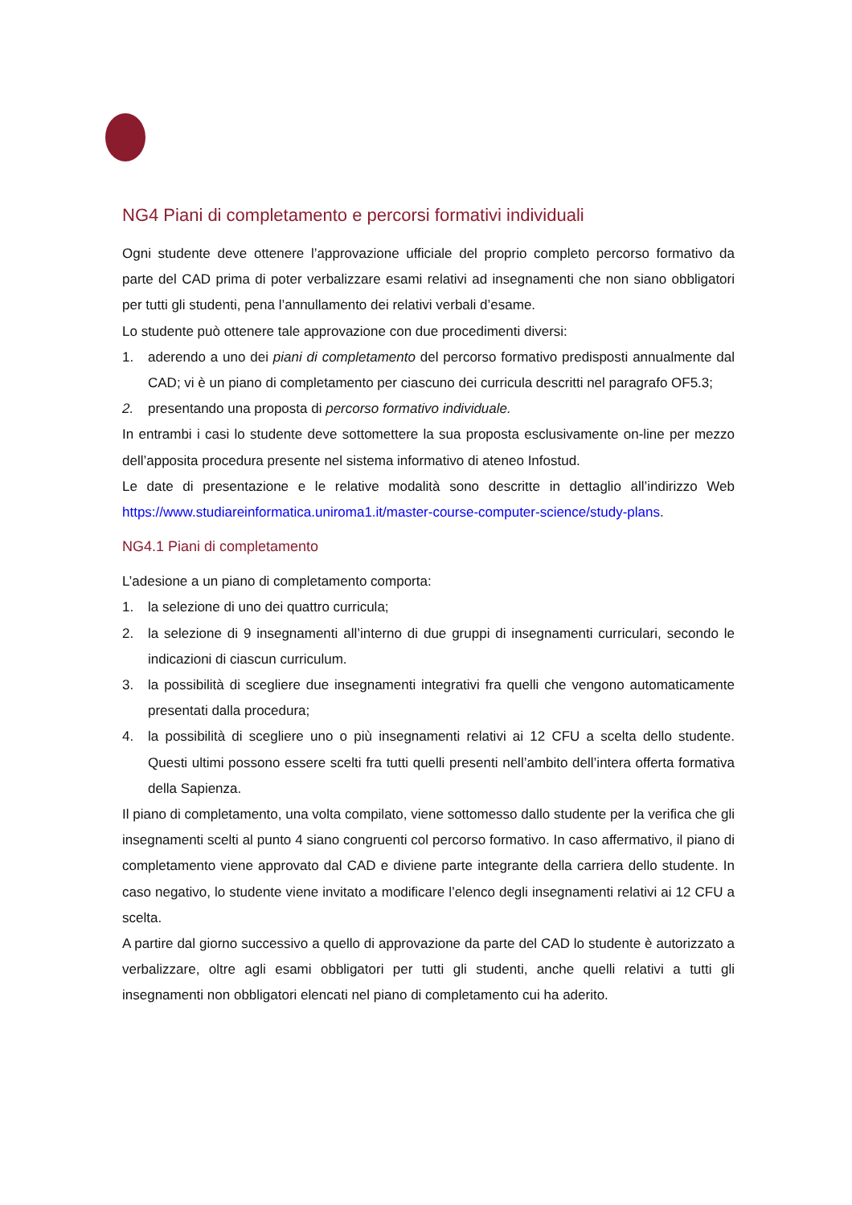NG4 Piani di completamento e percorsi formativi individuali
Ogni studente deve ottenere l’approvazione ufficiale del proprio completo percorso formativo da parte del CAD prima di poter verbalizzare esami relativi ad insegnamenti che non siano obbligatori per tutti gli studenti, pena l’annullamento dei relativi verbali d’esame.
Lo studente può ottenere tale approvazione con due procedimenti diversi:
1. aderendo a uno dei piani di completamento del percorso formativo predisposti annualmente dal CAD; vi è un piano di completamento per ciascuno dei curricula descritti nel paragrafo OF5.3;
2. presentando una proposta di percorso formativo individuale.
In entrambi i casi lo studente deve sottomettere la sua proposta esclusivamente on-line per mezzo dell’apposita procedura presente nel sistema informativo di ateneo Infostud.
Le date di presentazione e le relative modalità sono descritte in dettaglio all’indirizzo Web https://www.studiareinformatica.uniroma1.it/master-course-computer-science/study-plans.
NG4.1 Piani di completamento
L’adesione a un piano di completamento comporta:
1. la selezione di uno dei quattro curricula;
2. la selezione di 9 insegnamenti all’interno di due gruppi di insegnamenti curriculari, secondo le indicazioni di ciascun curriculum.
3. la possibilità di scegliere due insegnamenti integrativi fra quelli che vengono automaticamente presentati dalla procedura;
4. la possibilità di scegliere uno o più insegnamenti relativi ai 12 CFU a scelta dello studente. Questi ultimi possono essere scelti fra tutti quelli presenti nell’ambito dell’intera offerta formativa della Sapienza.
Il piano di completamento, una volta compilato, viene sottomesso dallo studente per la verifica che gli insegnamenti scelti al punto 4 siano congruenti col percorso formativo. In caso affermativo, il piano di completamento viene approvato dal CAD e diviene parte integrante della carriera dello studente. In caso negativo, lo studente viene invitato a modificare l’elenco degli insegnamenti relativi ai 12 CFU a scelta.
A partire dal giorno successivo a quello di approvazione da parte del CAD lo studente è autorizzato a verbalizzare, oltre agli esami obbligatori per tutti gli studenti, anche quelli relativi a tutti gli insegnamenti non obbligatori elencati nel piano di completamento cui ha aderito.